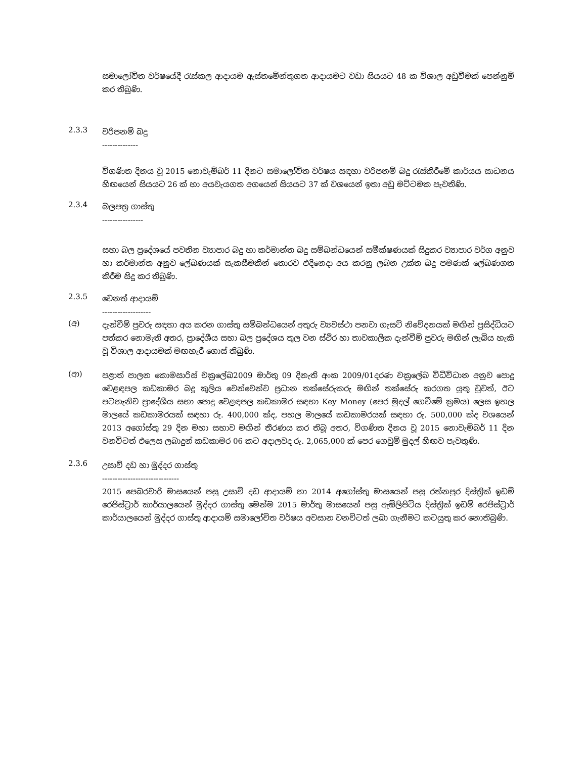සමාලෝචිත වර්ෂයේදී රැස්කල ආදායම ඇස්තමේන්තුගත ආදායමට වඩා සියයට 48 ක විශාල අඩුවීමක් පෙන්නුම් කර තිබුණි.
2.3.3
වරිපනම් බදු
--------------
විගණිත දිනය වූ 2015 නොවැම්බර් 11 දිනට සමාලෝචිත වර්ෂය සඳහා වරිපනම් බදු රැස්කිරීමේ කාර්යය සාධනය හිඟයෙන් සියයට 26 ක් හා අයවැයගත අගයෙන් සියයට 37 ක් වශයෙන් ඉතා අඩු මට්ටමක පැවතිණි.
2.3.4
බලපත්‍ර ගාස්තු
----------------
සභා බල ප්‍රදේශයේ පවතින ව්‍යාපාර බදු හා කර්මාන්ත බදු සම්බන්ධයෙන් සමීක්ෂණයක් සිදුකර ව්‍යාපාර වර්ග අනුව හා කර්මාන්ත අනුව ලේඛණයක් සැකසීමකින් තොරව එදිනෙදා අය කරනු ලබන උක්ත බදු පමණක් ලේඛණගත කිරීම සිදු කර තිබුණි.
2.3.5
වෙනත් ආදායම්
-------------------
(අ)
දැන්වීම් පුවරු සඳහා අය කරන ගාස්තු සම්බන්ධයෙන් අතුරු ව්‍යවස්ථා පනවා ගැසට් නිවේදනයක් මඟින් ප්‍රසිද්ධියට පත්කර නොමැති අතර, ප්‍රාදේශීය සභා බල ප්‍රදේශය තුල වන ස්ථිර හා තාවකාලික දැන්වීම් පුවරු මඟින් ලැබිය හැකි වූ විශාල ආදායමක් මඟහැරී ගොස් තිබුණි.
(ආ)
පළාත් පාලන කොමසාරිස් චක්‍රලේඛ2009 මාර්තු 09 දිනැති අංක 2009/01දරණ චක්‍රලේඛ විධිවිධාන අනුව පොදු වෙළඳපල කඩකාමර බදු කුලිය වෙන්වෙන්ව ප්‍රධාන තක්සේරුකරු මඟින් තක්සේරු කරගත යුතු වුවත්, ඊට පටහැනිව ප්‍රාදේශීය සභා පොදු වෙළඳපල කඩකාමර සඳහා Key Money (පෙර මුදල් ගෙවීමේ ක්‍රමය) ලෙස ඉහල මාලයේ කඩකාමරයක් සඳහා රු. 400,000 ක්ද, පහල මාලයේ කඩකාමරයක් සඳහා රු. 500,000 ක්ද වශයෙන් 2013 අගෝස්තු 29 දින මහා සභාව මඟින් තීරණය කර තිබූ අතර, විගණිත දිනය වූ 2015 නොවැම්බර් 11 දින වනවිටත් එලෙස ලබාදුන් කඩකාමර 06 කට අදාලවද රු. 2,065,000 ක් පෙර ගෙවුම් මුදල් හිඟව පැවතුණි.
2.3.6
උසාවි දඩ හා මුද්දර ගාස්තු
------------------------------
2015 පෙබරවාරි මාසයෙන් පසු උසාවි දඩ ආදායම් හා 2014 අගෝස්තු මාසයෙන් පසු රත්නපුර දිස්ත්‍රික් ඉඩම් රෙජිස්ට්‍රාර් කාර්යාලයෙන් මුද්දර ගාස්තු මෙන්ම 2015 මාර්තු මාසයෙන් පසු ඇඹිලිපිටිය දිස්ත්‍රික් ඉඩම් රෙජිස්ට්‍රාර් කාර්යාලයෙන් මුද්දර ගාස්තු ආදායම් සමාලෝචිත වර්ෂය අවසාන වනවිටත් ලබා ගැනීමට කටයුතු කර නොතිබුණි.